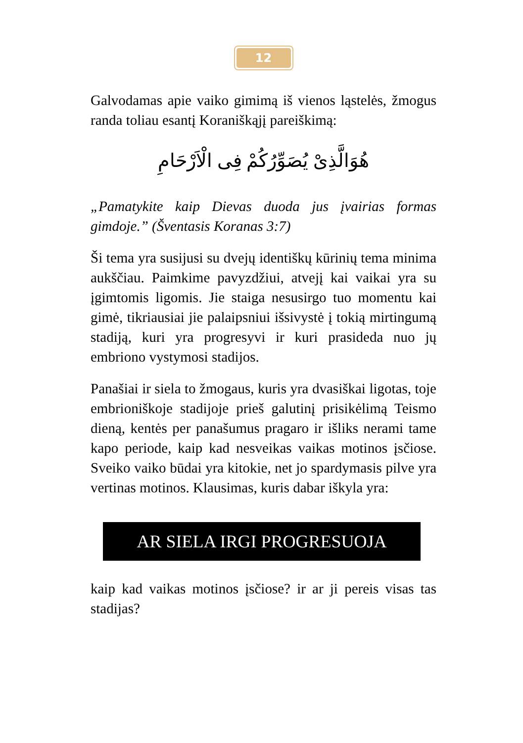12
Galvodamas apie vaiko gimimą iš vienos ląstelės, žmogus randa toliau esantį Koraniškąjį pareiškimą:
هُوَالَّذِىْ يُصَوِّرُكُمْ فِى الْاَرْحَامِ
„Pamatykite kaip Dievas duoda jus įvairias formas gimdoje.” (Šventasis Koranas 3:7)
Ši tema yra susijusi su dvejų identiškų kūrinių tema minima aukščiau. Paimkime pavyzdžiui, atvejį kai vaikai yra su įgimtomis ligomis. Jie staiga nesusirgo tuo momentu kai gimė, tikriausiai jie palaipsniui išsivystė į tokią mirtingumą stadiją, kuri yra progresyvi ir kuri prasideda nuo jų embriono vystymosi stadijos.
Panašiai ir siela to žmogaus, kuris yra dvasiškai ligotas, toje embrioniškoje stadijoje prieš galutinį prisikėlimą Teismo dieną, kentės per panašumus pragaro ir išliks nerami tame kapo periode, kaip kad nesveikas vaikas motinos įsčiose. Sveiko vaiko būdai yra kitokie, net jo spardymasis pilve yra vertinas motinos. Klausimas, kuris dabar iškyla yra:
AR SIELA IRGI PROGRESUOJA
kaip kad vaikas motinos įsčiose? ir ar ji pereis visas tas stadijas?